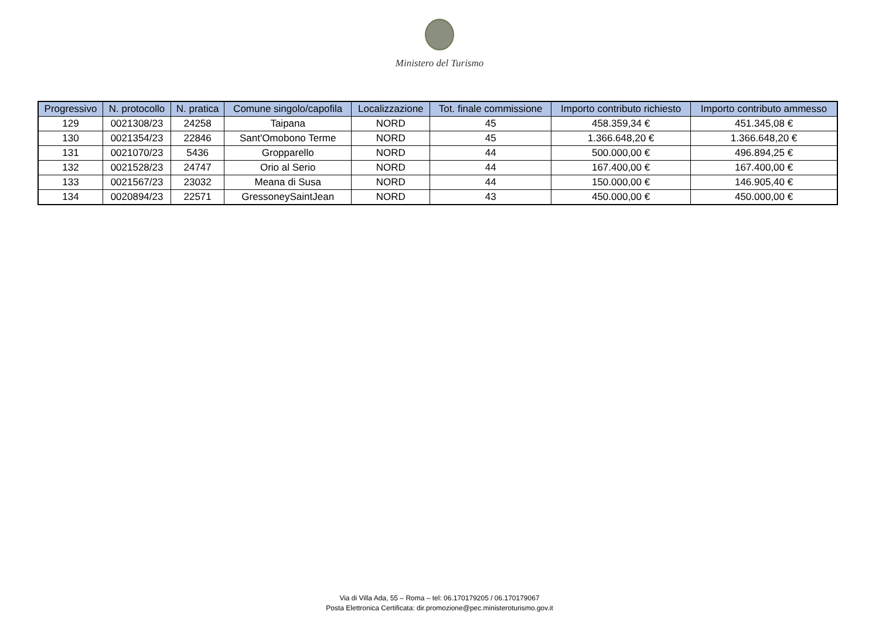Ministero del Turismo
| Progressivo | N. protocollo | N. pratica | Comune singolo/capofila | Localizzazione | Tot. finale commissione | Importo contributo richiesto | Importo contributo ammesso |
| --- | --- | --- | --- | --- | --- | --- | --- |
| 129 | 0021308/23 | 24258 | Taipana | NORD | 45 | 458.359,34 € | 451.345,08 € |
| 130 | 0021354/23 | 22846 | Sant'Omobono Terme | NORD | 45 | 1.366.648,20 € | 1.366.648,20 € |
| 131 | 0021070/23 | 5436 | Gropparello | NORD | 44 | 500.000,00 € | 496.894,25 € |
| 132 | 0021528/23 | 24747 | Orio al Serio | NORD | 44 | 167.400,00 € | 167.400,00 € |
| 133 | 0021567/23 | 23032 | Meana di Susa | NORD | 44 | 150.000,00 € | 146.905,40 € |
| 134 | 0020894/23 | 22571 | GressoneySaintJean | NORD | 43 | 450.000,00 € | 450.000,00 € |
Via di Villa Ada, 55 – Roma – tel: 06.170179205 / 06.170179067
Posta Elettronica Certificata: dir.promozione@pec.ministeroturismo.gov.it